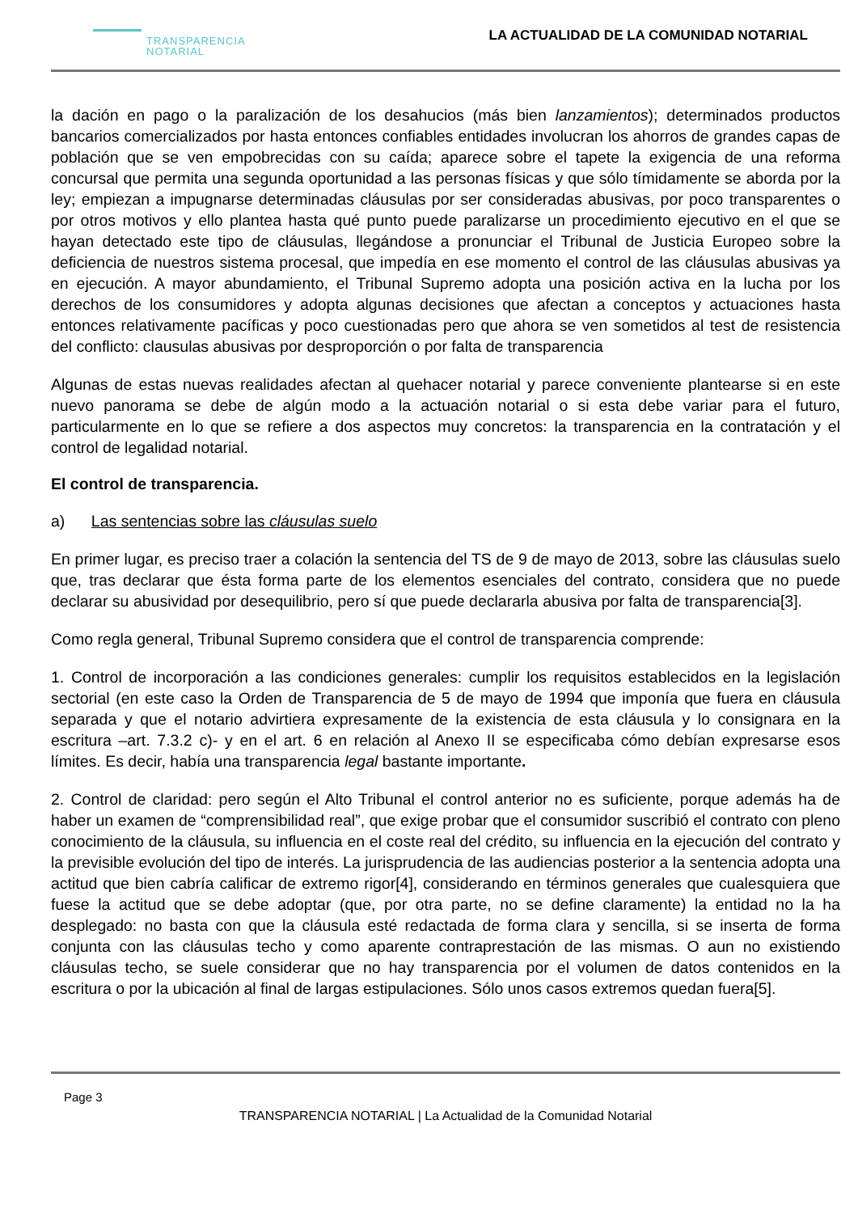TRANSPARENCIA
NOTARIAL
LA ACTUALIDAD DE LA COMUNIDAD NOTARIAL
la dación en pago o la paralización de los desahucios (más bien lanzamientos); determinados productos bancarios comercializados por hasta entonces confiables entidades involucran los ahorros de grandes capas de población que se ven empobrecidas con su caída; aparece sobre el tapete la exigencia de una reforma concursal que permita una segunda oportunidad a las personas físicas y que sólo tímidamente se aborda por la ley; empiezan a impugnarse determinadas cláusulas por ser consideradas abusivas, por poco transparentes o por otros motivos y ello plantea hasta qué punto puede paralizarse un procedimiento ejecutivo en el que se hayan detectado este tipo de cláusulas, llegándose a pronunciar el Tribunal de Justicia Europeo sobre la deficiencia de nuestros sistema procesal, que impedía en ese momento el control de las cláusulas abusivas ya en ejecución. A mayor abundamiento, el Tribunal Supremo adopta una posición activa en la lucha por los derechos de los consumidores y adopta algunas decisiones que afectan a conceptos y actuaciones hasta entonces relativamente pacíficas y poco cuestionadas pero que ahora se ven sometidos al test de resistencia del conflicto: clausulas abusivas por desproporción o por falta de transparencia
Algunas de estas nuevas realidades afectan al quehacer notarial y parece conveniente plantearse si en este nuevo panorama se debe de algún modo a la actuación notarial o si esta debe variar para el futuro, particularmente en lo que se refiere a dos aspectos muy concretos: la transparencia en la contratación y el control de legalidad notarial.
El control de transparencia.
a) Las sentencias sobre las cláusulas suelo
En primer lugar, es preciso traer a colación la sentencia del TS de 9 de mayo de 2013, sobre las cláusulas suelo que, tras declarar que ésta forma parte de los elementos esenciales del contrato, considera que no puede declarar su abusividad por desequilibrio, pero sí que puede declararla abusiva por falta de transparencia[3].
Como regla general, Tribunal Supremo considera que el control de transparencia comprende:
1. Control de incorporación a las condiciones generales: cumplir los requisitos establecidos en la legislación sectorial (en este caso la Orden de Transparencia de 5 de mayo de 1994 que imponía que fuera en cláusula separada y que el notario advirtiera expresamente de la existencia de esta cláusula y lo consignara en la escritura –art. 7.3.2 c)- y en el art. 6 en relación al Anexo II se especificaba cómo debían expresarse esos límites. Es decir, había una transparencia legal bastante importante.
2. Control de claridad: pero según el Alto Tribunal el control anterior no es suficiente, porque además ha de haber un examen de “comprensibilidad real”, que exige probar que el consumidor suscribió el contrato con pleno conocimiento de la cláusula, su influencia en el coste real del crédito, su influencia en la ejecución del contrato y la previsible evolución del tipo de interés. La jurisprudencia de las audiencias posterior a la sentencia adopta una actitud que bien cabría calificar de extremo rigor[4], considerando en términos generales que cualesquiera que fuese la actitud que se debe adoptar (que, por otra parte, no se define claramente) la entidad no la ha desplegado: no basta con que la cláusula esté redactada de forma clara y sencilla, si se inserta de forma conjunta con las cláusulas techo y como aparente contraprestación de las mismas. O aun no existiendo cláusulas techo, se suele considerar que no hay transparencia por el volumen de datos contenidos en la escritura o por la ubicación al final de largas estipulaciones. Sólo unos casos extremos quedan fuera[5].
Page 3
TRANSPARENCIA NOTARIAL | La Actualidad de la Comunidad Notarial